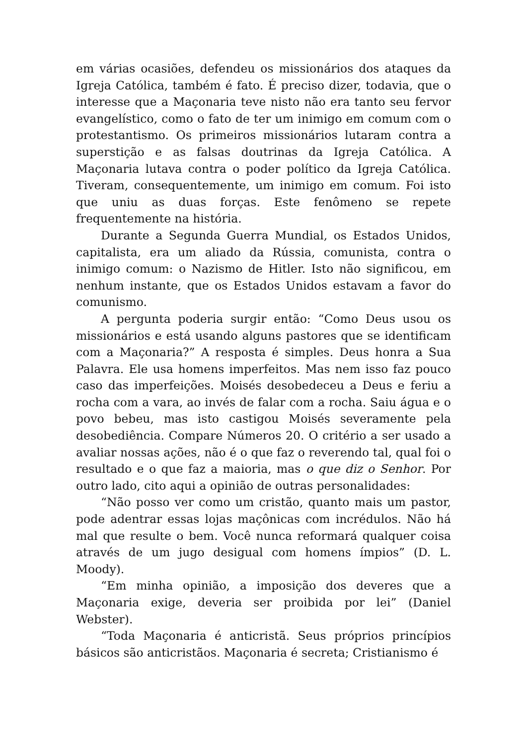em várias ocasiões, defendeu os missionários dos ataques da Igreja Católica, também é fato. É preciso dizer, todavia, que o interesse que a Maçonaria teve nisto não era tanto seu fervor evangelístico, como o fato de ter um inimigo em comum com o protestantismo. Os primeiros missionários lutaram contra a superstição e as falsas doutrinas da Igreja Católica. A Maçonaria lutava contra o poder político da Igreja Católica. Tiveram, consequentemente, um inimigo em comum. Foi isto que uniu as duas forças. Este fenômeno se repete frequentemente na história.
Durante a Segunda Guerra Mundial, os Estados Unidos, capitalista, era um aliado da Rússia, comunista, contra o inimigo comum: o Nazismo de Hitler. Isto não significou, em nenhum instante, que os Estados Unidos estavam a favor do comunismo.
A pergunta poderia surgir então: “Como Deus usou os missionários e está usando alguns pastores que se identificam com a Maçonaria?” A resposta é simples. Deus honra a Sua Palavra. Ele usa homens imperfeitos. Mas nem isso faz pouco caso das imperfeições. Moisés desobedeceu a Deus e feriu a rocha com a vara, ao invés de falar com a rocha. Saiu água e o povo bebeu, mas isto castigou Moisés severamente pela desobediência. Compare Números 20. O critério a ser usado a avaliar nossas ações, não é o que faz o reverendo tal, qual foi o resultado e o que faz a maioria, mas o que diz o Senhor. Por outro lado, cito aqui a opinião de outras personalidades:
“Não posso ver como um cristão, quanto mais um pastor, pode adentrar essas lojas maçônicas com incrédulos. Não há mal que resulte o bem. Você nunca reformará qualquer coisa através de um jugo desigual com homens ímpios” (D. L. Moody).
“Em minha opinião, a imposição dos deveres que a Maçonaria exige, deveria ser proibida por lei” (Daniel Webster).
“Toda Maçonaria é anticristã. Seus próprios princípios básicos são anticristãos. Maçonaria é secreta; Cristianismo é